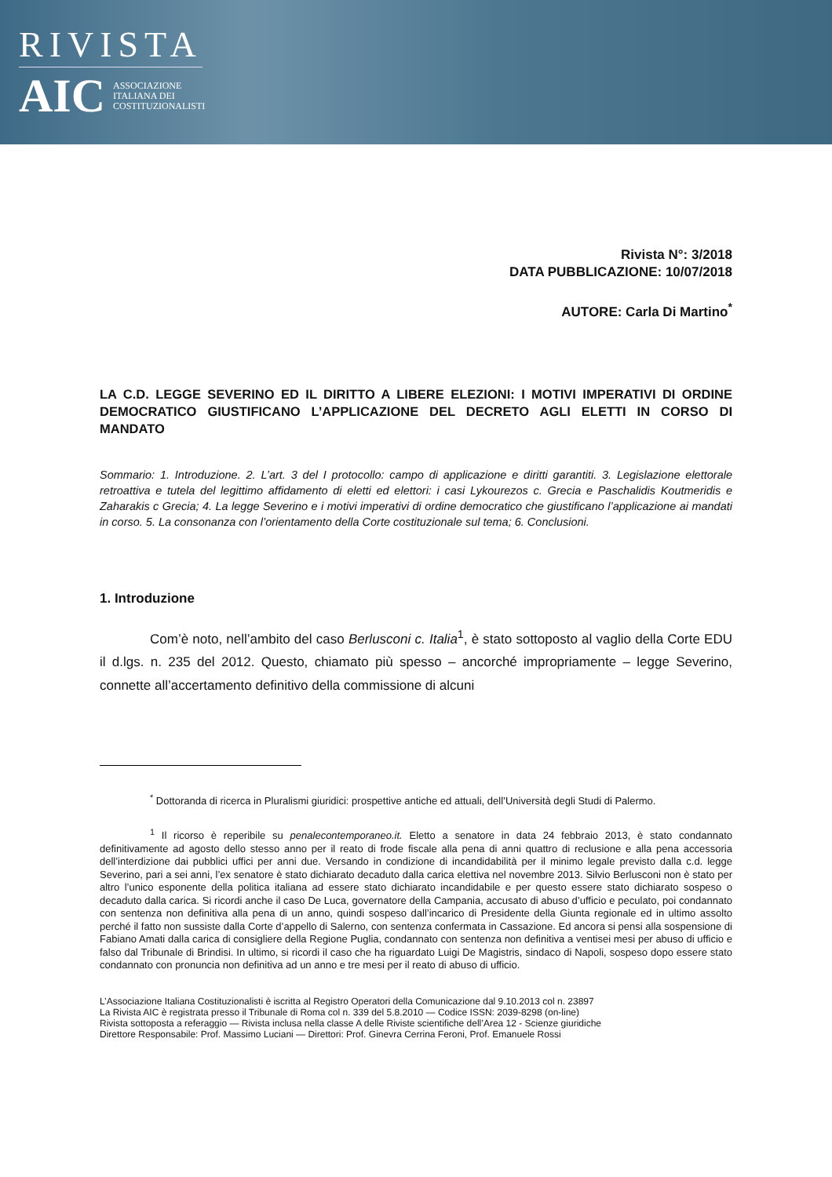RIVISTA
AIC ASSOCIAZIONE
ITALIANA DEI
COSTITUZIONALISTI
Rivista N°: 3/2018
DATA PUBBLICAZIONE: 10/07/2018
AUTORE: Carla Di Martino<sup>*</sup>
LA C.D. LEGGE SEVERINO ED IL DIRITTO A LIBERE ELEZIONI: I MOTIVI IMPERATIVI DI ORDINE DEMOCRATICO GIUSTIFICANO L’APPLICAZIONE DEL DECRETO AGLI ELETTI IN CORSO DI MANDATO
Sommario: 1. Introduzione. 2. L’art. 3 del I protocollo: campo di applicazione e diritti garantiti. 3. Legislazione elettorale retroattiva e tutela del legittimo affidamento di eletti ed elettori: i casi Lykourezos c. Grecia e Paschalidis Koutmeridis e Zaharakis c Grecia; 4. La legge Severino e i motivi imperativi di ordine democratico che giustificano l’applicazione ai mandati in corso. 5. La consonanza con l’orientamento della Corte costituzionale sul tema; 6. Conclusioni.
1. Introduzione
Com’è noto, nell’ambito del caso Berlusconi c. Italia<sup>1</sup>, è stato sottoposto al vaglio della Corte EDU il d.lgs. n. 235 del 2012. Questo, chiamato più spesso – ancorché impropriamente – legge Severino, connette all’accertamento definitivo della commissione di alcuni
<sup>*</sup> Dottoranda di ricerca in Pluralismi giuridici: prospettive antiche ed attuali, dell’Università degli Studi di Palermo.
<sup>1</sup> Il ricorso è reperibile su penalecontemporaneo.it. Eletto a senatore in data 24 febbraio 2013, è stato condannato definitivamente ad agosto dello stesso anno per il reato di frode fiscale alla pena di anni quattro di reclusione e alla pena accessoria dell’interdizione dai pubblici uffici per anni due. Versando in condizione di incandidabilità per il minimo legale previsto dalla c.d. legge Severino, pari a sei anni, l’ex senatore è stato dichiarato decaduto dalla carica elettiva nel novembre 2013. Silvio Berlusconi non è stato per altro l’unico esponente della politica italiana ad essere stato dichiarato incandidabile e per questo essere stato dichiarato sospeso o decaduto dalla carica. Si ricordi anche il caso De Luca, governatore della Campania, accusato di abuso d’ufficio e peculato, poi condannato con sentenza non definitiva alla pena di un anno, quindi sospeso dall’incarico di Presidente della Giunta regionale ed in ultimo assolto perché il fatto non sussiste dalla Corte d’appello di Salerno, con sentenza confermata in Cassazione. Ed ancora si pensi alla sospensione di Fabiano Amati dalla carica di consigliere della Regione Puglia, condannato con sentenza non definitiva a ventisei mesi per abuso di ufficio e falso dal Tribunale di Brindisi. In ultimo, si ricordi il caso che ha riguardato Luigi De Magistris, sindaco di Napoli, sospeso dopo essere stato condannato con pronuncia non definitiva ad un anno e tre mesi per il reato di abuso di ufficio.
L’Associazione Italiana Costituzionalisti è iscritta al Registro Operatori della Comunicazione dal 9.10.2013 col n. 23897
La Rivista AIC è registrata presso il Tribunale di Roma col n. 339 del 5.8.2010 — Codice ISSN: 2039-8298 (on-line)
Rivista sottoposta a referaggio — Rivista inclusa nella classe A delle Riviste scientifiche dell’Area 12 - Scienze giuridiche
Direttore Responsabile: Prof. Massimo Luciani — Direttori: Prof. Ginevra Cerrina Feroni, Prof. Emanuele Rossi